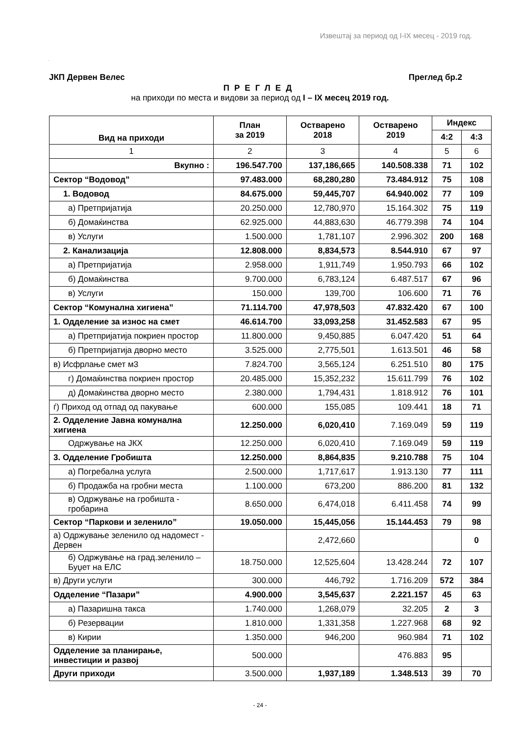Извештај за период од I-IX месец - 2019 год.
.
ЈКП Дервен Велес Преглед бр.2
ПРЕГЛЕД
на приходи по места и видови за период од I – IX месец 2019 год.
| Вид на приходи | План за 2019 | Остварено 2018 | Остварено 2019 | Индекс | |
| --- | --- | --- | --- | --- | --- |
| | | | | 4:2 | 4:3 |
| 1 | 2 | 3 | 4 | 5 | 6 |
| Вкупно : | 196.547.700 | 137,186,665 | 140.508.338 | 71 | 102 |
| Сектор “Водовод” | 97.483.000 | 68,280,280 | 73.484.912 | 75 | 108 |
| 1. Водовод | 84.675.000 | 59,445,707 | 64.940.002 | 77 | 109 |
| а) Претпријатија | 20.250.000 | 12,780,970 | 15.164.302 | 75 | 119 |
| б) Домаќинства | 62.925.000 | 44,883,630 | 46.779.398 | 74 | 104 |
| в) Услуги | 1.500.000 | 1,781,107 | 2.996.302 | 200 | 168 |
| 2. Канализација | 12.808.000 | 8,834,573 | 8.544.910 | 67 | 97 |
| а) Претпријатија | 2.958.000 | 1,911,749 | 1.950.793 | 66 | 102 |
| б) Домаќинства | 9.700.000 | 6,783,124 | 6.487.517 | 67 | 96 |
| в) Услуги | 150.000 | 139,700 | 106.600 | 71 | 76 |
| Сектор “Комунална хигиена” | 71.114.700 | 47,978,503 | 47.832.420 | 67 | 100 |
| 1. Одделение за износ на смет | 46.614.700 | 33,093,258 | 31.452.583 | 67 | 95 |
| а) Претпријатија покриен простор | 11.800.000 | 9,450,885 | 6.047.420 | 51 | 64 |
| б) Претпријатија дворно место | 3.525.000 | 2,775,501 | 1.613.501 | 46 | 58 |
| в) Исфрлање смет м3 | 7.824.700 | 3,565,124 | 6.251.510 | 80 | 175 |
| г) Домаќинства покриен простор | 20.485.000 | 15,352,232 | 15.611.799 | 76 | 102 |
| д) Домаќинства дворно место | 2.380.000 | 1,794,431 | 1.818.912 | 76 | 101 |
| ѓ) Приход од отпад од пакување | 600.000 | 155,085 | 109.441 | 18 | 71 |
| 2. Одделение Јавна комунална хигиена | 12.250.000 | 6,020,410 | 7.169.049 | 59 | 119 |
| Одржување на ЈКХ | 12.250.000 | 6,020,410 | 7.169.049 | 59 | 119 |
| 3. Одделение Гробишта | 12.250.000 | 8,864,835 | 9.210.788 | 75 | 104 |
| а) Погребална услуга | 2.500.000 | 1,717,617 | 1.913.130 | 77 | 111 |
| б) Продажба на гробни места | 1.100.000 | 673,200 | 886.200 | 81 | 132 |
| в) Одржување на гробишта - гробарина | 8.650.000 | 6,474,018 | 6.411.458 | 74 | 99 |
| Сектор “Паркови и зеленило” | 19.050.000 | 15,445,056 | 15.144.453 | 79 | 98 |
| а) Одржување зеленило од надомест - Дервен | | 2,472,660 | | | 0 |
| б) Одржување на град.зеленило – Буџет на ЕЛС | 18.750.000 | 12,525,604 | 13.428.244 | 72 | 107 |
| в) Други услуги | 300.000 | 446,792 | 1.716.209 | 572 | 384 |
| Одделение “Пазари” | 4.900.000 | 3,545,637 | 2.221.157 | 45 | 63 |
| а) Пазаришна такса | 1.740.000 | 1,268,079 | 32.205 | 2 | 3 |
| б) Резервации | 1.810.000 | 1,331,358 | 1.227.968 | 68 | 92 |
| в) Кирии | 1.350.000 | 946,200 | 960.984 | 71 | 102 |
| Одделение за планирање, инвестиции и развој | 500.000 | | 476.883 | 95 | |
| Други приходи | 3.500.000 | 1,937,189 | 1.348.513 | 39 | 70 |
- 24 -